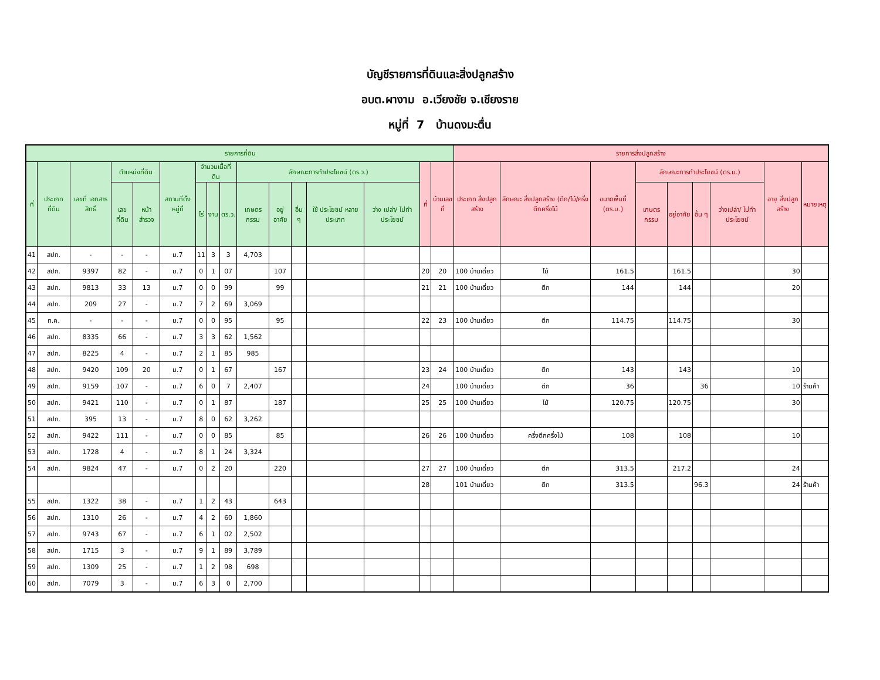บัญชีรายการที่ดินและสิ่งปลูกสร้าง
อบต.ผางาม อ.เวียงชัย จ.เชียงราย
หมู่ที่ 7 บ้านดงมะตื่น
| รายการที่ดิน | | | | | | | | | | | | | | | | รายการสิ่งปลูกสร้าง | | | | | | | | |
| --- | --- | --- | --- | --- | --- | --- | --- | --- | --- | --- | --- | --- | --- | --- | --- | --- | --- | --- | --- | --- | --- | --- | --- | --- |
| ที่ | ประเภท ที่ดิน | เลขที่ เอกสาร สิทธิ์ | ตำแหน่งที่ดิน | | สถานที่ตั้ง หมู่ที่ | จำนวนเนื้อที่ดิน | | | ลักษณะการทำประโยชน์ (ตร.ว.) | | | | | ที่ | บ้านเลขที่ | ประเภท สิ่งปลูกสร้าง | ลักษณะ สิ่งปลูกสร้าง (ตึก/ไม้/ครึ่ง ตึกครึ่งไม้ | ขนาดพื้นที่ (ตร.ม.) | ลักษณะการทำประโยชน์ (ตร.ม.) | | | | อายุ สิ่งปลูกสร้าง | หมายเหตุ |
| | | | เลขที่ดิน | หน้า สำรวจ | | ไร่ | งาน | ตร.ว. | เกษตร กรรม | อยู่อาศัย | อื่น ๆ | ใช้ ประโยชน์ หลาย ประเภท | ว่าง เปล่า/ ไม่ทำ ประโยชน์ | | | | | | เกษตร กรรม | อยู่อาศัย | อื่น ๆ | ว่างเปล่า/ ไม่ทำ ประโยชน์ | | |
| 41 | สปก. | - | - | - | ม.7 | 11 | 3 | 3 | 4,703 | | | | | | | | | | | | | | | |
| 42 | สปก. | 9397 | 82 | - | ม.7 | 0 | 1 | 07 | | 107 | | | | 20 | 20 | 100 บ้านเดี่ยว | ไม้ | 161.5 | | 161.5 | | | 30 | |
| 43 | สปก. | 9813 | 33 | 13 | ม.7 | 0 | 0 | 99 | | 99 | | | | 21 | 21 | 100 บ้านเดี่ยว | ตึก | 144 | | 144 | | | 20 | |
| 44 | สปก. | 209 | 27 | - | ม.7 | 7 | 2 | 69 | 3,069 | | | | | | | | | | | | | | | |
| 45 | ท.ค. | - | - | - | ม.7 | 0 | 0 | 95 | | 95 | | | | 22 | 23 | 100 บ้านเดี่ยว | ตึก | 114.75 | | 114.75 | | | 30 | |
| 46 | สปก. | 8335 | 66 | - | ม.7 | 3 | 3 | 62 | 1,562 | | | | | | | | | | | | | | | |
| 47 | สปก. | 8225 | 4 | - | ม.7 | 2 | 1 | 85 | 985 | | | | | | | | | | | | | | | |
| 48 | สปก. | 9420 | 109 | 20 | ม.7 | 0 | 1 | 67 | | 167 | | | | 23 | 24 | 100 บ้านเดี่ยว | ตึก | 143 | | 143 | | | 10 | |
| 49 | สปก. | 9159 | 107 | - | ม.7 | 6 | 0 | 7 | 2,407 | | | | | 24 | | 100 บ้านเดี่ยว | ตึก | 36 | | | 36 | | 10 | ร้านค้า |
| 50 | สปก. | 9421 | 110 | - | ม.7 | 0 | 1 | 87 | | 187 | | | | 25 | 25 | 100 บ้านเดี่ยว | ไม้ | 120.75 | | 120.75 | | | 30 | |
| 51 | สปก. | 395 | 13 | - | ม.7 | 8 | 0 | 62 | 3,262 | | | | | | | | | | | | | | | |
| 52 | สปก. | 9422 | 111 | - | ม.7 | 0 | 0 | 85 | | 85 | | | | 26 | 26 | 100 บ้านเดี่ยว | ครึ่งตึกครึ่งไม้ | 108 | | 108 | | | 10 | |
| 53 | สปก. | 1728 | 4 | - | ม.7 | 8 | 1 | 24 | 3,324 | | | | | | | | | | | | | | | |
| 54 | สปก. | 9824 | 47 | - | ม.7 | 0 | 2 | 20 | | 220 | | | | 27 | 27 | 100 บ้านเดี่ยว | ตึก | 313.5 | | 217.2 | | | 24 | |
| | | | | | | | | | | | | | | 28 | | 101 บ้านเดี่ยว | ตึก | 313.5 | | | 96.3 | | 24 | ร้านค้า |
| 55 | สปก. | 1322 | 38 | - | ม.7 | 1 | 2 | 43 | | 643 | | | | | | | | | | | | | | |
| 56 | สปก. | 1310 | 26 | - | ม.7 | 4 | 2 | 60 | 1,860 | | | | | | | | | | | | | | | |
| 57 | สปก. | 9743 | 67 | - | ม.7 | 6 | 1 | 02 | 2,502 | | | | | | | | | | | | | | | |
| 58 | สปก. | 1715 | 3 | - | ม.7 | 9 | 1 | 89 | 3,789 | | | | | | | | | | | | | | | |
| 59 | สปก. | 1309 | 25 | - | ม.7 | 1 | 2 | 98 | 698 | | | | | | | | | | | | | | | |
| 60 | สปก. | 7079 | 3 | - | ม.7 | 6 | 3 | 0 | 2,700 | | | | | | | | | | | | | | | |